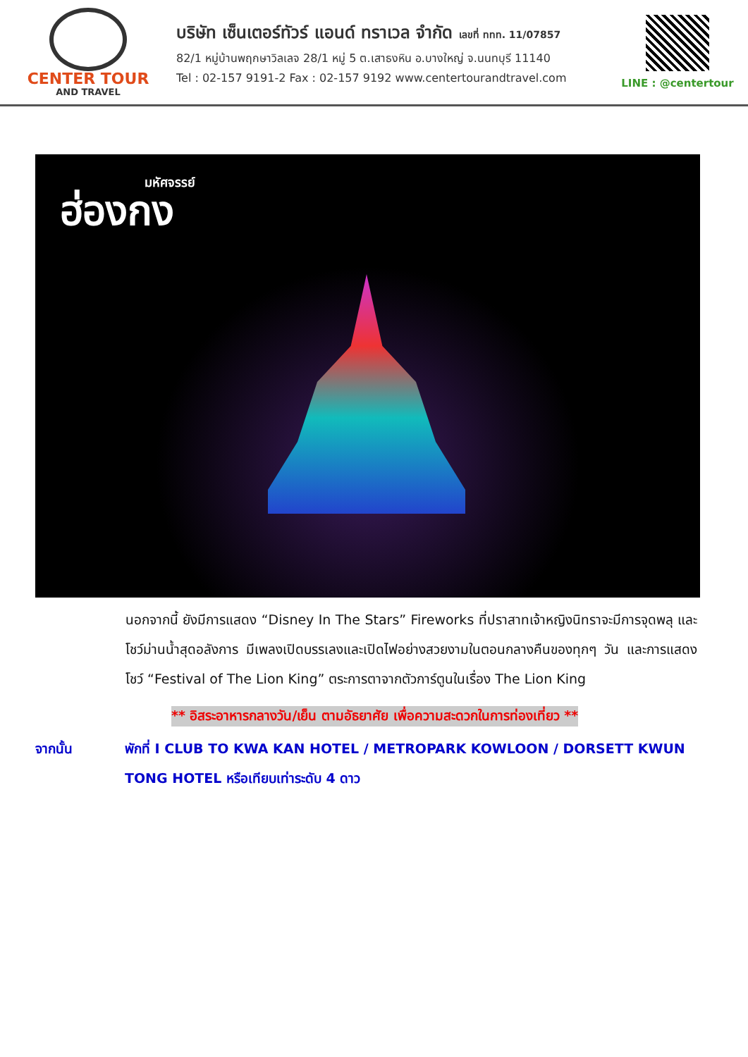CENTER TOUR
AND TRAVEL
บริษัท เซ็นเตอร์ทัวร์ แอนด์ ทราเวล จำกัด เลขที่ ททท. 11/07857
82/1 หมู่บ้านพฤกษาวิลเลจ 28/1 หมู่ 5 ต.เสาธงหิน อ.บางใหญ่ จ.นนทบุรี 11140
Tel : 02-157 9191-2 Fax : 02-157 9192 www.centertourandtravel.com
LINE : @centertour
มหัศจรรย์
ฮ่องกง
นอกจากนี้ ยังมีการแสดง “Disney In The Stars” Fireworks ที่ปราสาทเจ้าหญิงนิทราจะมีการจุดพลุ และโชว์ม่านน้ำสุดอลังการ มีเพลงเปิดบรรเลงและเปิดไฟอย่างสวยงามในตอนกลางคืนของทุกๆ วัน และการแสดงโชว์ “Festival of The Lion King” ตระการตาจากตัวการ์ตูนในเรื่อง The Lion King
** อิสระอาหารกลางวัน/เย็น ตามอัธยาศัย เพื่อความสะดวกในการท่องเที่ยว **
จากนั้น พักที่ I CLUB TO KWA KAN HOTEL / METROPARK KOWLOON / DORSETT KWUN TONG HOTEL หรือเทียบเท่าระดับ 4 ดาว